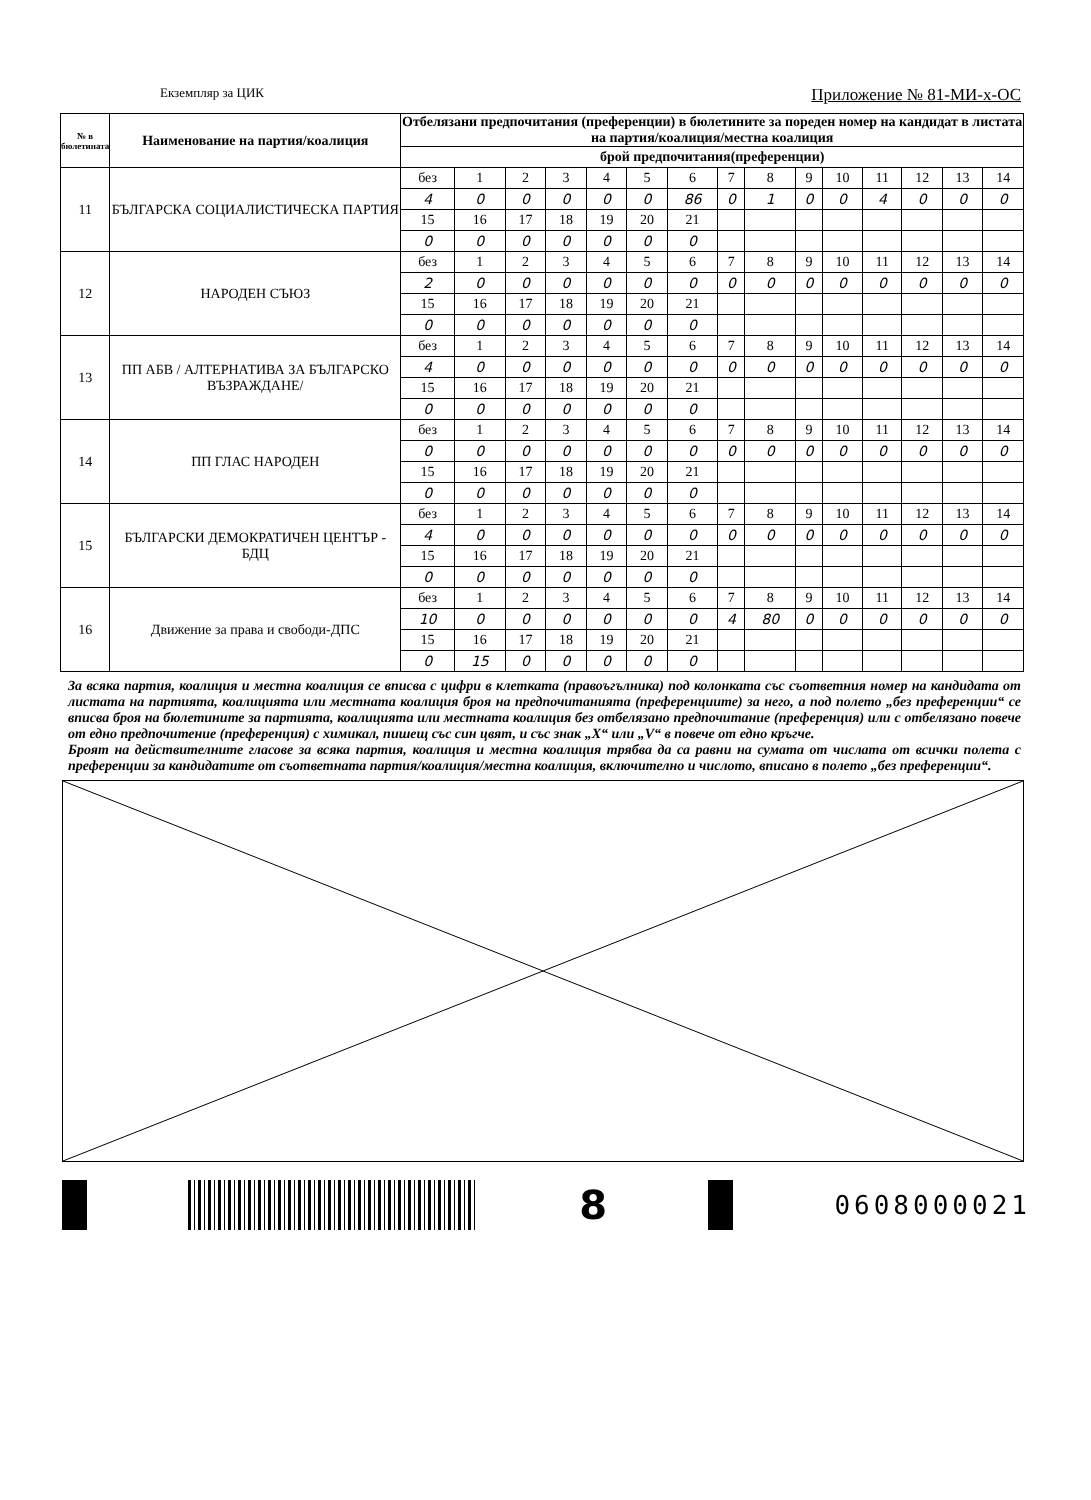Екземпляр за ЦИК Приложение № 81-МИ-х-ОС
| № в бюлетината | Наименование на партия/коалиция | Отбелязани предпочитания (преференции) в бюлетините за пореден номер на кандидат в листата на партия/коалиция/местна коалиция | | | | | | | | | | | | | | |
| --- | --- | --- | --- | --- | --- | --- | --- | --- | --- | --- | --- | --- | --- | --- | --- | --- |
| | | брой предпочитания(преференции) | | | | | | | | | | | | | | |
| 11 | БЪЛГАРСКА СОЦИАЛИСТИЧЕСКА ПАРТИЯ | без | 1 | 2 | 3 | 4 | 5 | 6 | 7 | 8 | 9 | 10 | 11 | 12 | 13 | 14 |
| | | 4 | 0 | 0 | 0 | 0 | 0 | 86 | 0 | 1 | 0 | 0 | 4 | 0 | 0 | 0 |
| | | 15 | 16 | 17 | 18 | 19 | 20 | 21 | | | | | | | | |
| | | 0 | 0 | 0 | 0 | 0 | 0 | 0 | | | | | | | | |
| 12 | НАРОДЕН СЪЮЗ | без | 1 | 2 | 3 | 4 | 5 | 6 | 7 | 8 | 9 | 10 | 11 | 12 | 13 | 14 |
| | | 2 | 0 | 0 | 0 | 0 | 0 | 0 | 0 | 0 | 0 | 0 | 0 | 0 | 0 | 0 |
| | | 15 | 16 | 17 | 18 | 19 | 20 | 21 | | | | | | | | |
| | | 0 | 0 | 0 | 0 | 0 | 0 | 0 | | | | | | | | |
| 13 | ПП АБВ / АЛТЕРНАТИВА ЗА БЪЛГАРСКО ВЪЗРАЖДАНЕ/ | без | 1 | 2 | 3 | 4 | 5 | 6 | 7 | 8 | 9 | 10 | 11 | 12 | 13 | 14 |
| | | 4 | 0 | 0 | 0 | 0 | 0 | 0 | 0 | 0 | 0 | 0 | 0 | 0 | 0 | 0 |
| | | 15 | 16 | 17 | 18 | 19 | 20 | 21 | | | | | | | | |
| | | 0 | 0 | 0 | 0 | 0 | 0 | 0 | | | | | | | | |
| 14 | ПП ГЛАС НАРОДЕН | без | 1 | 2 | 3 | 4 | 5 | 6 | 7 | 8 | 9 | 10 | 11 | 12 | 13 | 14 |
| | | 0 | 0 | 0 | 0 | 0 | 0 | 0 | 0 | 0 | 0 | 0 | 0 | 0 | 0 | 0 |
| | | 15 | 16 | 17 | 18 | 19 | 20 | 21 | | | | | | | | |
| | | 0 | 0 | 0 | 0 | 0 | 0 | 0 | | | | | | | | |
| 15 | БЪЛГАРСКИ ДЕМОКРАТИЧЕН ЦЕНТЪР - БДЦ | без | 1 | 2 | 3 | 4 | 5 | 6 | 7 | 8 | 9 | 10 | 11 | 12 | 13 | 14 |
| | | 4 | 0 | 0 | 0 | 0 | 0 | 0 | 0 | 0 | 0 | 0 | 0 | 0 | 0 | 0 |
| | | 15 | 16 | 17 | 18 | 19 | 20 | 21 | | | | | | | | |
| | | 0 | 0 | 0 | 0 | 0 | 0 | 0 | | | | | | | | |
| 16 | Движение за права и свободи-ДПС | без | 1 | 2 | 3 | 4 | 5 | 6 | 7 | 8 | 9 | 10 | 11 | 12 | 13 | 14 |
| | | 10 | 0 | 0 | 0 | 0 | 0 | 0 | 4 | 80 | 0 | 0 | 0 | 0 | 0 | 0 |
| | | 15 | 16 | 17 | 18 | 19 | 20 | 21 | | | | | | | | |
| | | 0 | 15 | 0 | 0 | 0 | 0 | 0 | | | | | | | | |
За всяка партия, коалиция и местна коалиция се вписва с цифри в клетката (правоъгълника) под колонката със съответния номер на кандидата от листата на партията, коалицията или местната коалиция броя на предпочитанията (преференциите) за него, а под полето „без преференции“ се вписва броя на бюлетините за партията, коалицията или местната коалиция без отбелязано предпочитание (преференция) или с отбелязано повече от едно предпочитение (преференция) с химикал, пишещ със син цвят, и със знак „X“ или „V“ в повече от едно кръгче.
Броят на действителните гласове за всяка партия, коалиция и местна коалиция трябва да са равни на сумата от числата от всички полета с преференции за кандидатите от съответната партия/коалиция/местна коалиция, включително и числото, вписано в полето „без преференции“.
8
0608000021